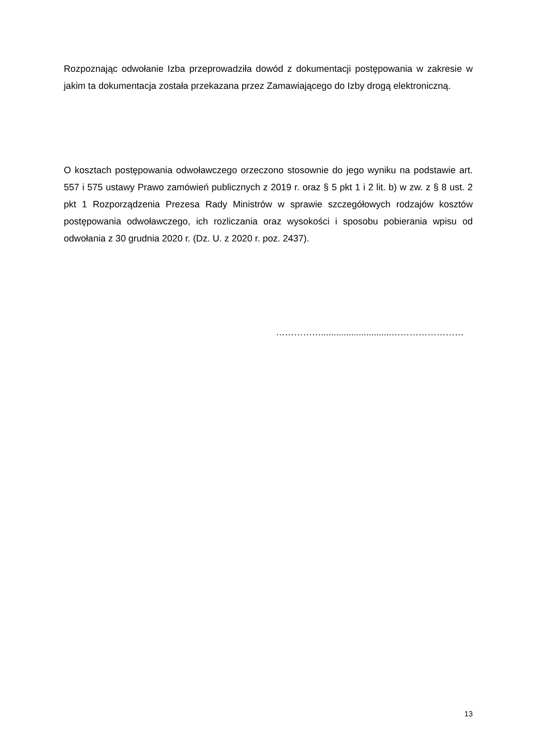Rozpoznając odwołanie Izba przeprowadziła dowód z dokumentacji postępowania w zakresie w jakim ta dokumentacja została przekazana przez Zamawiającego do Izby drogą elektroniczną.
O kosztach postępowania odwoławczego orzeczono stosownie do jego wyniku na podstawie art. 557 i 575 ustawy Prawo zamówień publicznych z 2019 r. oraz § 5 pkt 1 i 2 lit. b) w zw. z § 8 ust. 2 pkt 1 Rozporządzenia Prezesa Rady Ministrów w sprawie szczegółowych rodzajów kosztów postępowania odwoławczego, ich rozliczania oraz wysokości i sposobu pobierania wpisu od odwołania z 30 grudnia 2020 r. (Dz. U. z 2020 r. poz. 2437).
……………............................……………………
13